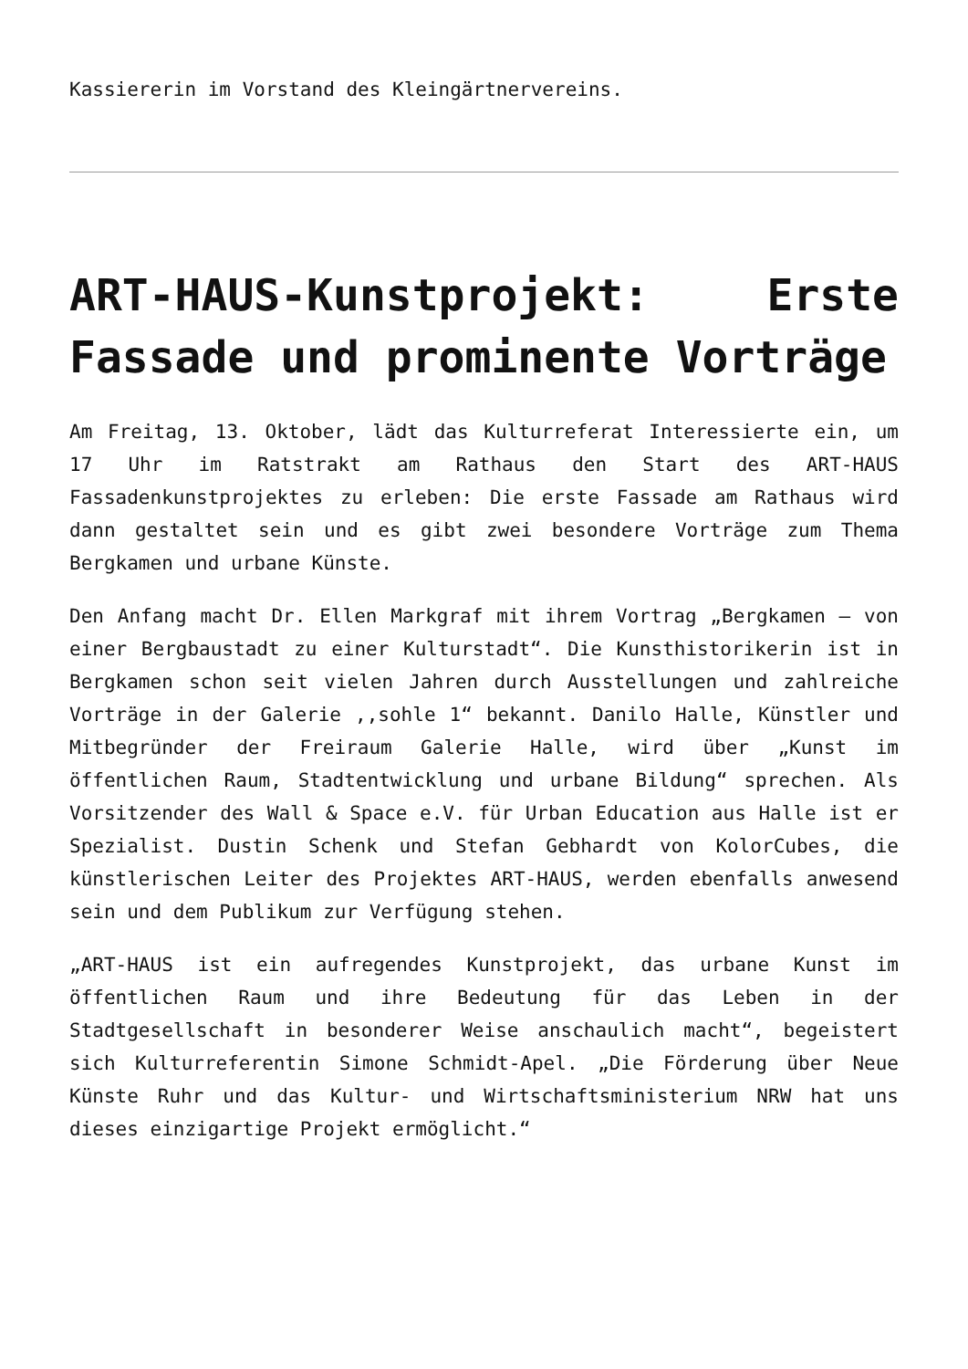Kassiererin im Vorstand des Kleingärtnervereins.
ART-HAUS-Kunstprojekt: Erste Fassade und prominente Vorträge
Am Freitag, 13. Oktober, lädt das Kulturreferat Interessierte ein, um 17 Uhr im Ratstrakt am Rathaus den Start des ART-HAUS Fassadenkunstprojektes zu erleben: Die erste Fassade am Rathaus wird dann gestaltet sein und es gibt zwei besondere Vorträge zum Thema Bergkamen und urbane Künste.
Den Anfang macht Dr. Ellen Markgraf mit ihrem Vortrag „Bergkamen – von einer Bergbaustadt zu einer Kulturstadt“. Die Kunsthistorikerin ist in Bergkamen schon seit vielen Jahren durch Ausstellungen und zahlreiche Vorträge in der Galerie ,,sohle 1“ bekannt. Danilo Halle, Künstler und Mitbegründer der Freiraum Galerie Halle, wird über „Kunst im öffentlichen Raum, Stadtentwicklung und urbane Bildung“ sprechen. Als Vorsitzender des Wall & Space e.V. für Urban Education aus Halle ist er Spezialist. Dustin Schenk und Stefan Gebhardt von KolorCubes, die künstlerischen Leiter des Projektes ART-HAUS, werden ebenfalls anwesend sein und dem Publikum zur Verfügung stehen.
„ART-HAUS ist ein aufregendes Kunstprojekt, das urbane Kunst im öffentlichen Raum und ihre Bedeutung für das Leben in der Stadtgesellschaft in besonderer Weise anschaulich macht“, begeistert sich Kulturreferentin Simone Schmidt-Apel. „Die Förderung über Neue Künste Ruhr und das Kultur- und Wirtschaftsministerium NRW hat uns dieses einzigartige Projekt ermöglicht.“